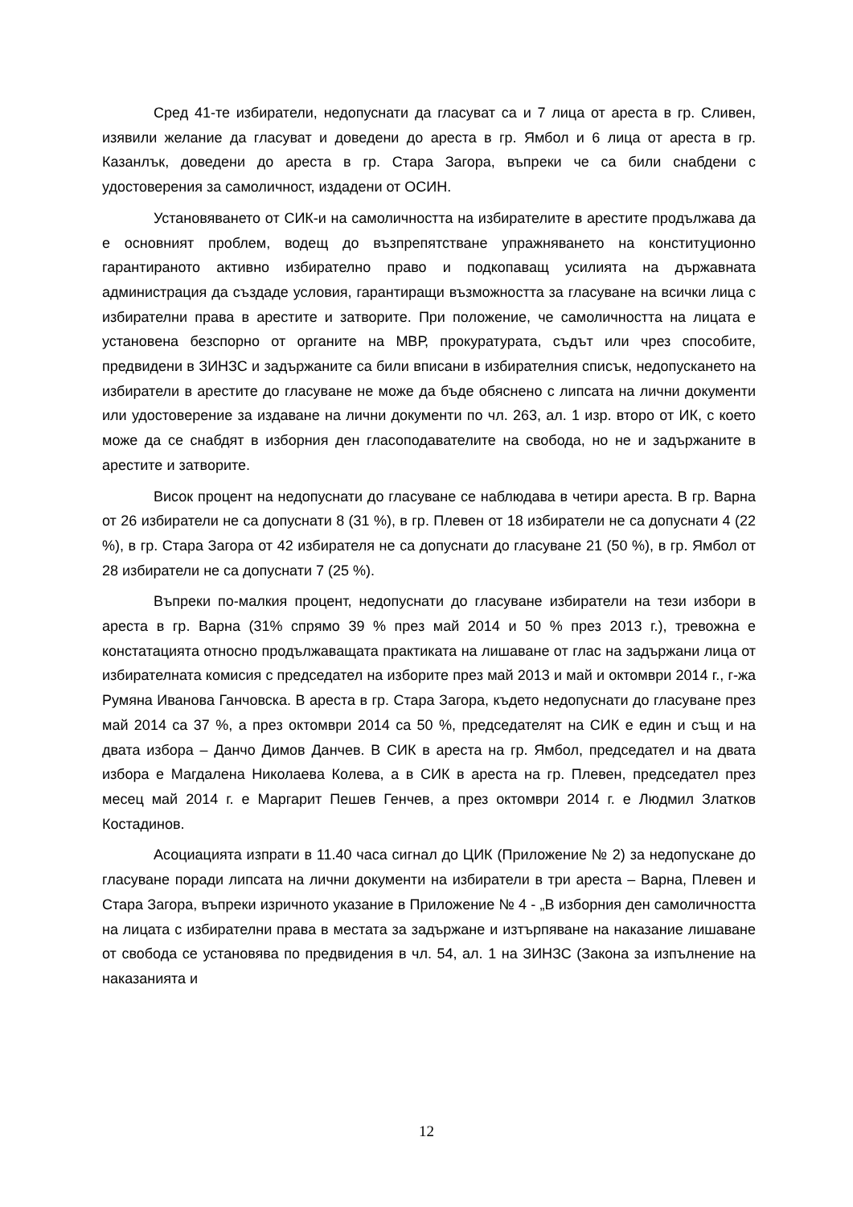Сред 41-те избиратели, недопуснати да гласуват са и 7 лица от ареста в гр. Сливен, изявили желание да гласуват и доведени до ареста в гр. Ямбол и 6 лица от ареста в гр. Казанлък, доведени до ареста в гр. Стара Загора, въпреки че са били снабдени с удостоверения за самоличност, издадени от ОСИН.
Установяването от СИК-и на самоличността на избирателите в арестите продължава да е основният проблем, водещ до възпрепятстване упражняването на конституционно гарантираното активно избирателно право и подкопаващ усилията на държавната администрация да създаде условия, гарантиращи възможността за гласуване на всички лица с избирателни права в арестите и затворите. При положение, че самоличността на лицата е установена безспорно от органите на МВР, прокуратурата, съдът или чрез способите, предвидени в ЗИНЗС и задържаните са били вписани в избирателния списък, недопускането на избиратели в арестите до гласуване не може да бъде обяснено с липсата на лични документи или удостоверение за издаване на лични документи по чл. 263, ал. 1 изр. второ от ИК, с което може да се снабдят в изборния ден гласоподавателите на свобода, но не и задържаните в арестите и затворите.
Висок процент на недопуснати до гласуване се наблюдава в четири ареста. В гр. Варна от 26 избиратели не са допуснати 8 (31 %), в гр. Плевен от 18 избиратели не са допуснати 4 (22 %), в гр. Стара Загора от 42 избирателя не са допуснати до гласуване 21 (50 %), в гр. Ямбол от 28 избиратели не са допуснати 7 (25 %).
Въпреки по-малкия процент, недопуснати до гласуване избиратели на тези избори в ареста в гр. Варна (31% спрямо 39 % през май 2014 и 50 % през 2013 г.), тревожна е констатацията относно продължаващата практиката на лишаване от глас на задържани лица от избирателната комисия с председател на изборите през май 2013 и май и октомври 2014 г., г-жа Румяна Иванова Ганчовска. В ареста в гр. Стара Загора, където недопуснати до гласуване през май 2014 са 37 %, а през октомври 2014 са 50 %, председателят на СИК е един и същ и на двата избора – Данчо Димов Данчев. В СИК в ареста на гр. Ямбол, председател и на двата избора е Магдалена Николаева Колева, а в СИК в ареста на гр. Плевен, председател през месец май 2014 г. е Маргарит Пешев Генчев, а през октомври 2014 г. е Людмил Златков Костадинов.
Асоциацията изпрати в 11.40 часа сигнал до ЦИК (Приложение № 2) за недопускане до гласуване поради липсата на лични документи на избиратели в три ареста – Варна, Плевен и Стара Загора, въпреки изричното указание в Приложение № 4 - „В изборния ден самоличността на лицата с избирателни права в местата за задържане и изтърпяване на наказание лишаване от свобода се установява по предвидения в чл. 54, ал. 1 на ЗИНЗС (Закона за изпълнение на наказанията и
12